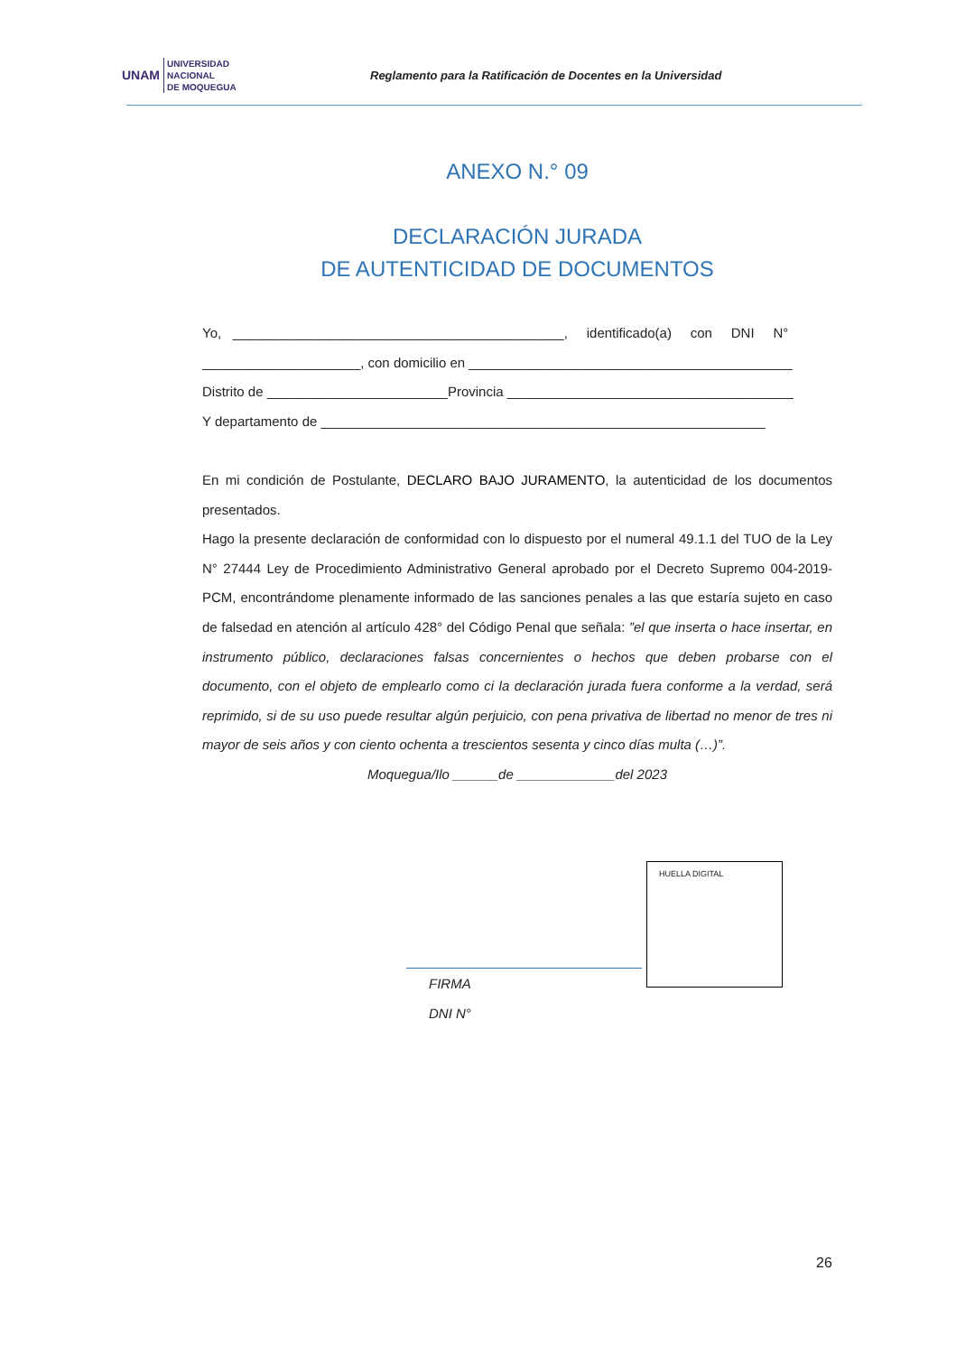UNAM
UNIVERSIDAD
NACIONAL
DE MOQUEGUA
Reglamento para la Ratificación de Docentes en la Universidad
ANEXO N.° 09
DECLARACIÓN JURADA
DE AUTENTICIDAD DE DOCUMENTOS
Yo, ____________________________________________, identificado(a) con DNI N°
_____________________, con domicilio en ___________________________________________
Distrito de ________________________Provincia ______________________________________
Y departamento de ___________________________________________________________
En mi condición de Postulante, DECLARO BAJO JURAMENTO, la autenticidad de los documentos presentados.
Hago la presente declaración de conformidad con lo dispuesto por el numeral 49.1.1 del TUO de la Ley N° 27444 Ley de Procedimiento Administrativo General aprobado por el Decreto Supremo 004-2019-PCM, encontrándome plenamente informado de las sanciones penales a las que estaría sujeto en caso de falsedad en atención al artículo 428° del Código Penal que señala: ”el que inserta o hace insertar, en instrumento público, declaraciones falsas concernientes o hechos que deben probarse con el documento, con el objeto de emplearlo como ci la declaración jurada fuera conforme a la verdad, será reprimido, si de su uso puede resultar algún perjuicio, con pena privativa de libertad no menor de tres ni mayor de seis años y con ciento ochenta a trescientos sesenta y cinco días multa (…)”.
Moqueguа/Ilo ______de _____________del 2023
HUELLA DIGITAL
FIRMA
DNI N°
26